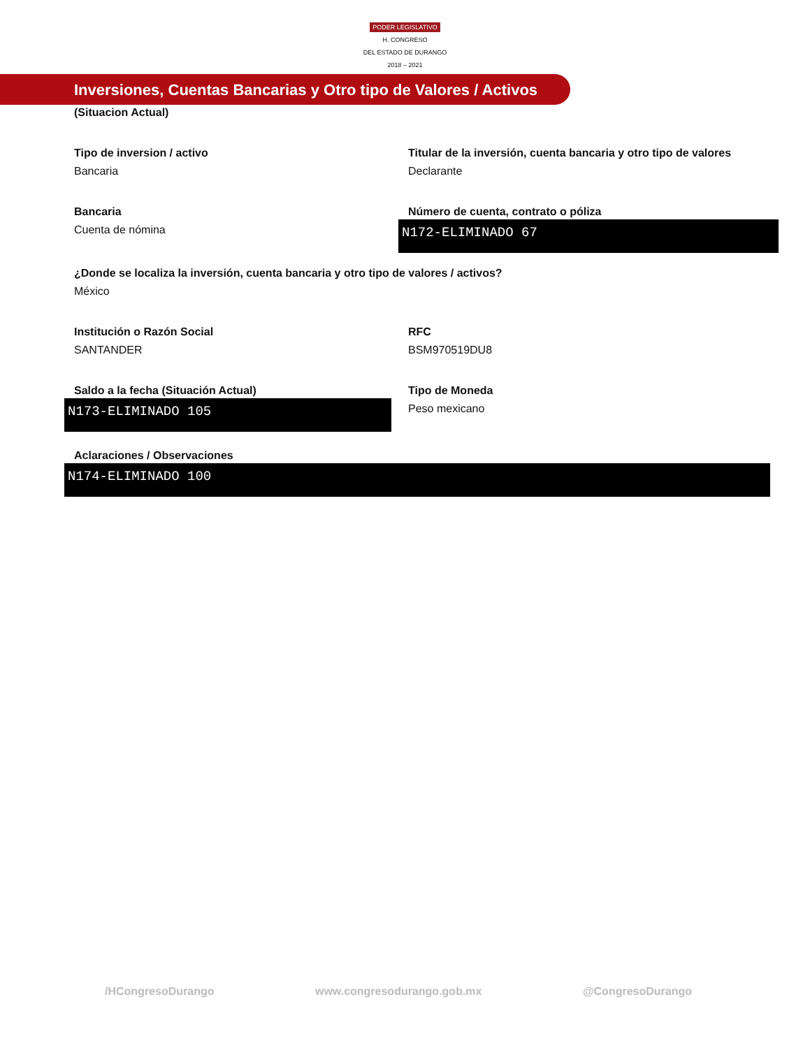PODER LEGISLATIVO
H. CONGRESO
DEL ESTADO DE DURANGO
2018 – 2021
Inversiones, Cuentas Bancarias y Otro tipo de Valores / Activos
(Situacion Actual)
Tipo de inversion / activo
Bancaria
Titular de la inversión, cuenta bancaria y otro tipo de valores
Declarante
Bancaria
Cuenta de nómina
Número de cuenta, contrato o póliza
N172-ELIMINADO 67
¿Donde se localiza la inversión, cuenta bancaria y otro tipo de valores / activos?
México
Institución o Razón Social
SANTANDER
RFC
BSM970519DU8
Saldo a la fecha (Situación Actual)
N173-ELIMINADO 105
Tipo de Moneda
Peso mexicano
Aclaraciones / Observaciones
N174-ELIMINADO 100
/HCongresoDurango www.congresodurango.gob.mx @CongresoDurango